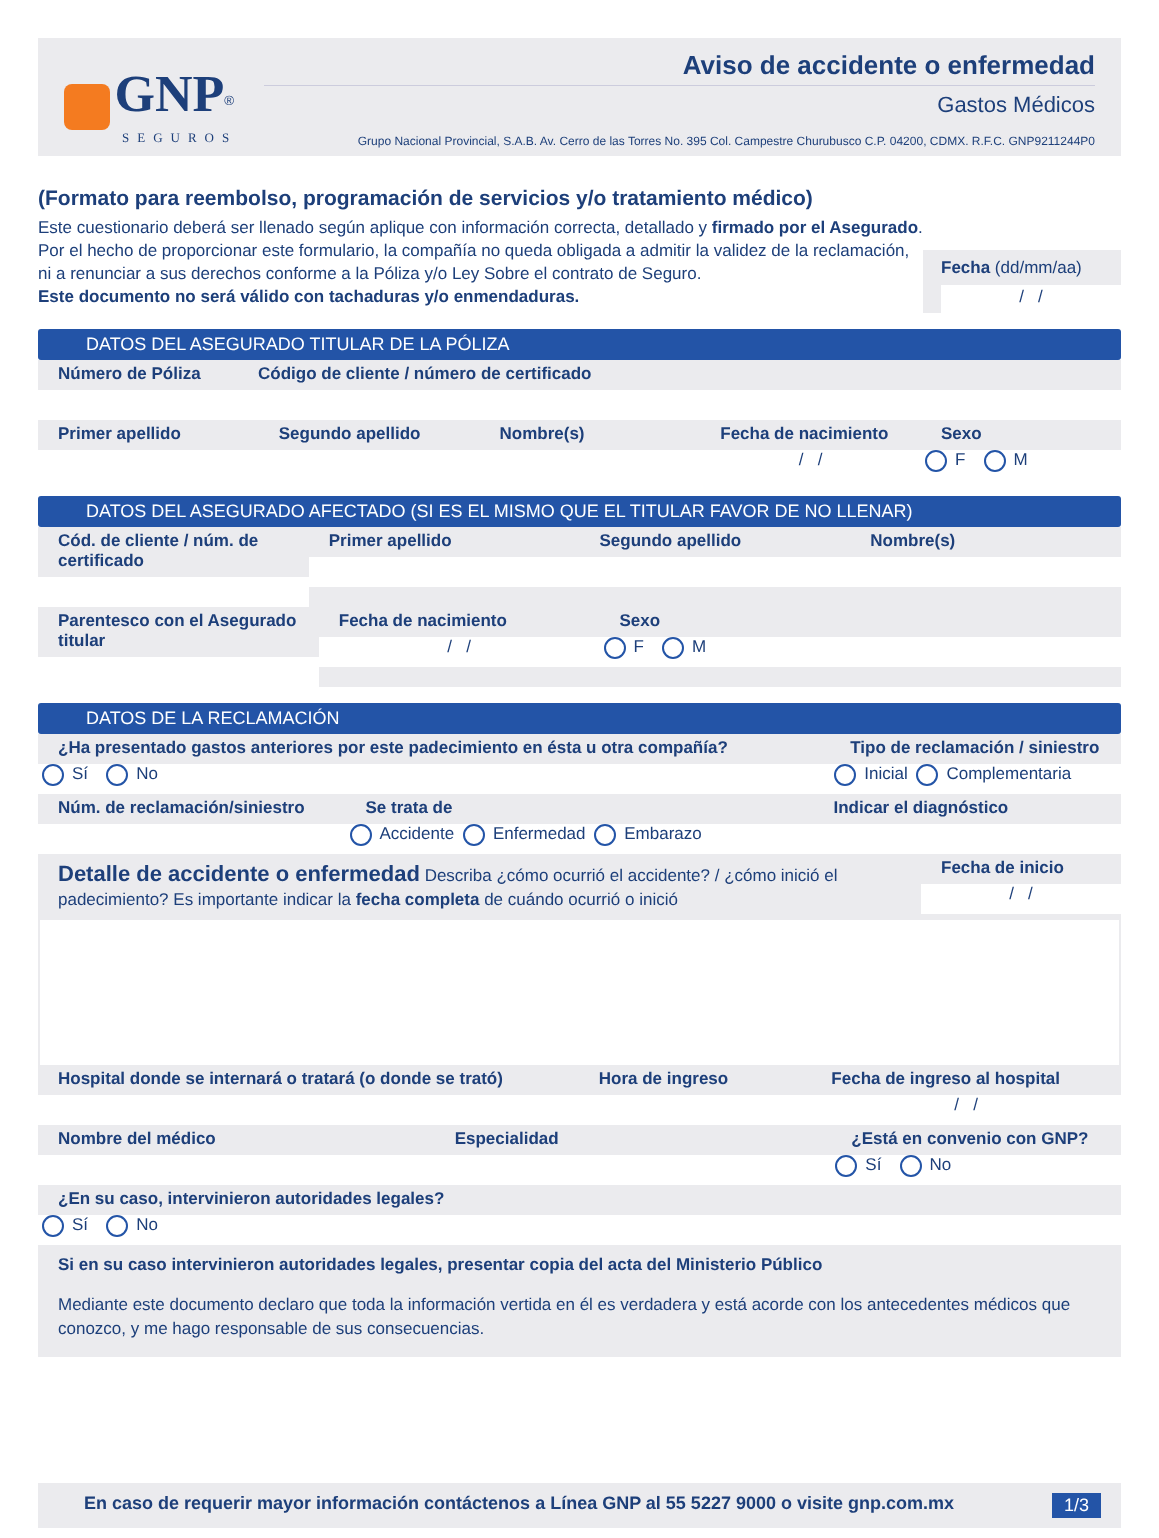GNP<sup>®</sup>
SEGUROS
Aviso de accidente o enfermedad
Gastos Médicos
Grupo Nacional Provincial, S.A.B. Av. Cerro de las Torres No. 395 Col. Campestre Churubusco C.P. 04200, CDMX. R.F.C. GNP9211244P0
(Formato para reembolso, programación de servicios y/o tratamiento médico)
Este cuestionario deberá ser llenado según aplique con información correcta, detallado y firmado por el Asegurado.
Por el hecho de proporcionar este formulario, la compañía no queda obligada a admitir la validez de la reclamación, ni a renunciar a sus derechos conforme a la Póliza y/o Ley Sobre el contrato de Seguro.
Este documento no será válido con tachaduras y/o enmendaduras.
Fecha (dd/mm/aa)
/ /
DATOS DEL ASEGURADO TITULAR DE LA PÓLIZA
Número de Póliza Código de cliente / número de certificado
Primer apellido Segundo apellido Nombre(s) Fecha de nacimiento
/ /
Sexo
F M
DATOS DEL ASEGURADO AFECTADO (SI ES EL MISMO QUE EL TITULAR FAVOR DE NO LLENAR)
Cód. de cliente / núm. de certificado
Primer apellido Segundo apellido Nombre(s)
Parentesco con el Asegurado titular
Fecha de nacimiento
/ /
Sexo
F M
DATOS DE LA RECLAMACIÓN
¿Ha presentado gastos anteriores por este padecimiento en ésta u otra compañía?
Sí No
Tipo de reclamación / siniestro
Inicial Complementaria
Núm. de reclamación/siniestro Se trata de
Accidente Enfermedad Embarazo
Indicar el diagnóstico
Detalle de accidente o enfermedad Describa ¿cómo ocurrió el accidente? / ¿cómo inició el padecimiento? Es importante indicar la fecha completa de cuándo ocurrió o inició
Fecha de inicio
/ /
Hospital donde se internará o tratará (o donde se trató)
Hora de ingreso Fecha de ingreso al hospital
/ /
Nombre del médico Especialidad ¿Está en convenio con GNP?
Sí No
¿En su caso, intervinieron autoridades legales?
Sí No
Si en su caso intervinieron autoridades legales, presentar copia del acta del Ministerio Público
Mediante este documento declaro que toda la información vertida en él es verdadera y está acorde con los antecedentes médicos que conozco, y me hago responsable de sus consecuencias.
En caso de requerir mayor información contáctenos a Línea GNP al 55 5227 9000 o visite gnp.com.mx 1/3